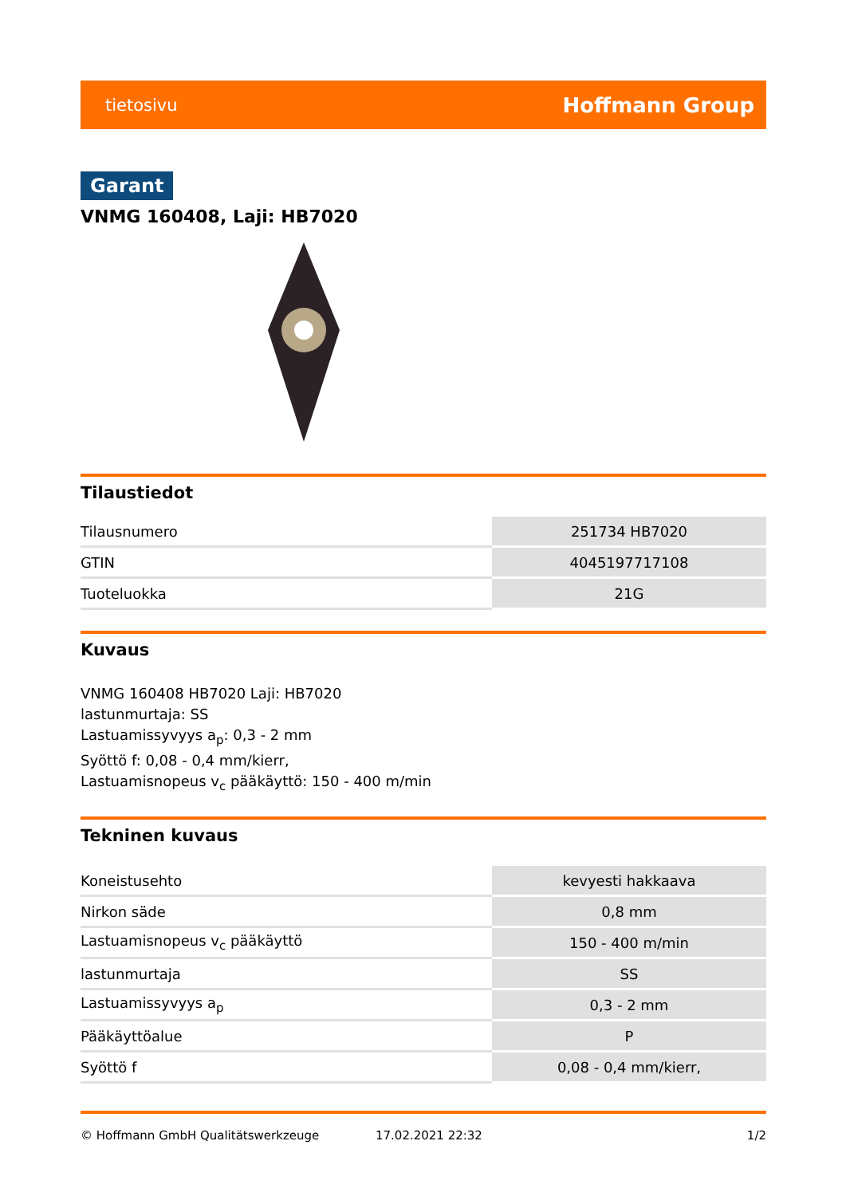tietosivu Hoffmann Group
Garant
VNMG 160408, Laji: HB7020
Tilaustiedot
| Tilausnumero | 251734 HB7020 |
| GTIN | 4045197717108 |
| Tuoteluokka | 21G |
Kuvaus
VNMG 160408 HB7020 Laji: HB7020
lastunmurtaja: SS
Lastuamissyvyys a<sub>p</sub>: 0,3 - 2 mm
Syöttö f: 0,08 - 0,4 mm/kierr,
Lastuamisnopeus v<sub>c</sub> pääkäyttö: 150 - 400 m/min
Tekninen kuvaus
| Koneistusehto | kevyesti hakkaava |
| Nirkon säde | 0,8 mm |
| Lastuamisnopeus v<sub>c</sub> pääkäyttö | 150 - 400 m/min |
| lastunmurtaja | SS |
| Lastuamissyvyys a<sub>p</sub> | 0,3 - 2 mm |
| Pääkäyttöalue | P |
| Syöttö f | 0,08 - 0,4 mm/kierr, |
© Hoffmann GmbH Qualitätswerkzeuge 17.02.2021 22:32 1/2